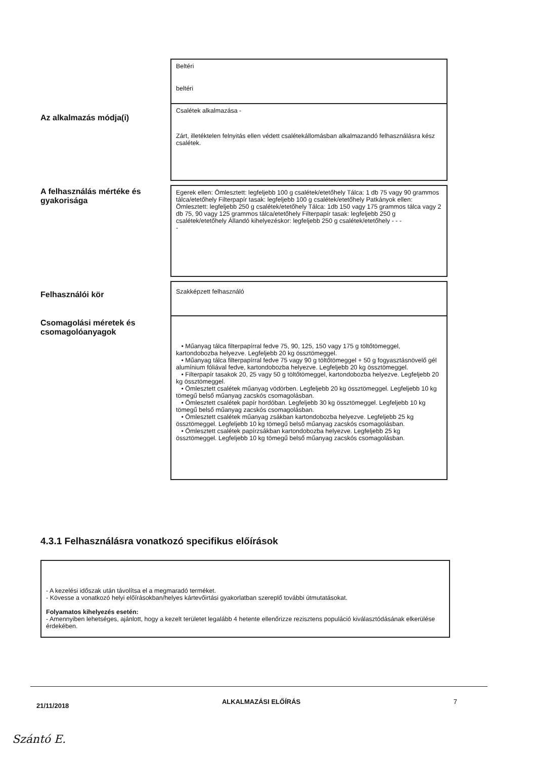Beltéri
beltéri
Az alkalmazás módja(i)
Csalétek alkalmazása -
Zárt, illetéktelen felnyitás ellen védett csalétekállomásban alkalmazandó felhasználásra kész csalétek.
A felhasználás mértéke és gyakorisága
Egerek ellen: Ömlesztett: legfeljebb 100 g csalétek/etetőhely Tálca: 1 db 75 vagy 90 grammos tálca/etetőhely Filterpapír tasak: legfeljebb 100 g csalétek/etetőhely Patkányok ellen: Ömlesztett: legfeljebb 250 g csalétek/etetőhely Tálca: 1db 150 vagy 175 grammos tálca vagy 2 db 75, 90 vagy 125 grammos tálca/etetőhely Filterpapír tasak: legfeljebb 250 g csalétek/etetőhely Állandó kihelyezéskor: legfeljebb 250 g csalétek/etetőhely - - -
-
Felhasználói kör
Szakképzett felhasználó
Csomagolási méretek és csomagolóanyagok
• Műanyag tálca filterpapírral fedve 75, 90, 125, 150 vagy 175 g töltőtömeggel, kartondobozba helyezve. Legfeljebb 20 kg össztömeggel.
• Műanyag tálca filterpapírral fedve 75 vagy 90 g töltőtömeggel + 50 g fogyasztásnövelő gél alumínium fóliával fedve, kartondobozba helyezve. Legfeljebb 20 kg össztömeggel.
• Filterpapír tasakok 20, 25 vagy 50 g töltőtömeggel, kartondobozba helyezve. Legfeljebb 20 kg össztömeggel.
• Ömlesztett csalétek műanyag vödörben. Legfeljebb 20 kg össztömeggel. Legfeljebb 10 kg tömegű belső műanyag zacskós csomagolásban.
• Ömlesztett csalétek papír hordóban. Legfeljebb 30 kg össztömeggel. Legfeljebb 10 kg tömegű belső műanyag zacskós csomagolásban.
• Ömlesztett csalétek műanyag zsákban kartondobozba helyezve. Legfeljebb 25 kg össztömeggel. Legfeljebb 10 kg tömegű belső műanyag zacskós csomagolásban.
• Ömlesztett csalétek papírzsákban kartondobozba helyezve. Legfeljebb 25 kg össztömeggel. Legfeljebb 10 kg tömegű belső műanyag zacskós csomagolásban.
4.3.1 Felhasználásra vonatkozó specifikus előírások
- A kezelési időszak után távolítsa el a megmaradó terméket.
- Kövesse a vonatkozó helyi előírásokban/helyes kártevőirtási gyakorlatban szereplő további útmutatásokat.
Folyamatos kihelyezés esetén:
- Amennyiben lehetséges, ajánlott, hogy a kezelt területet legalább 4 hetente ellenőrizze rezisztens populáció kiválasztódásának elkerülése érdekében.
21/11/2018 ALKALMAZÁSI ELŐÍRÁS 7
Szántó E.